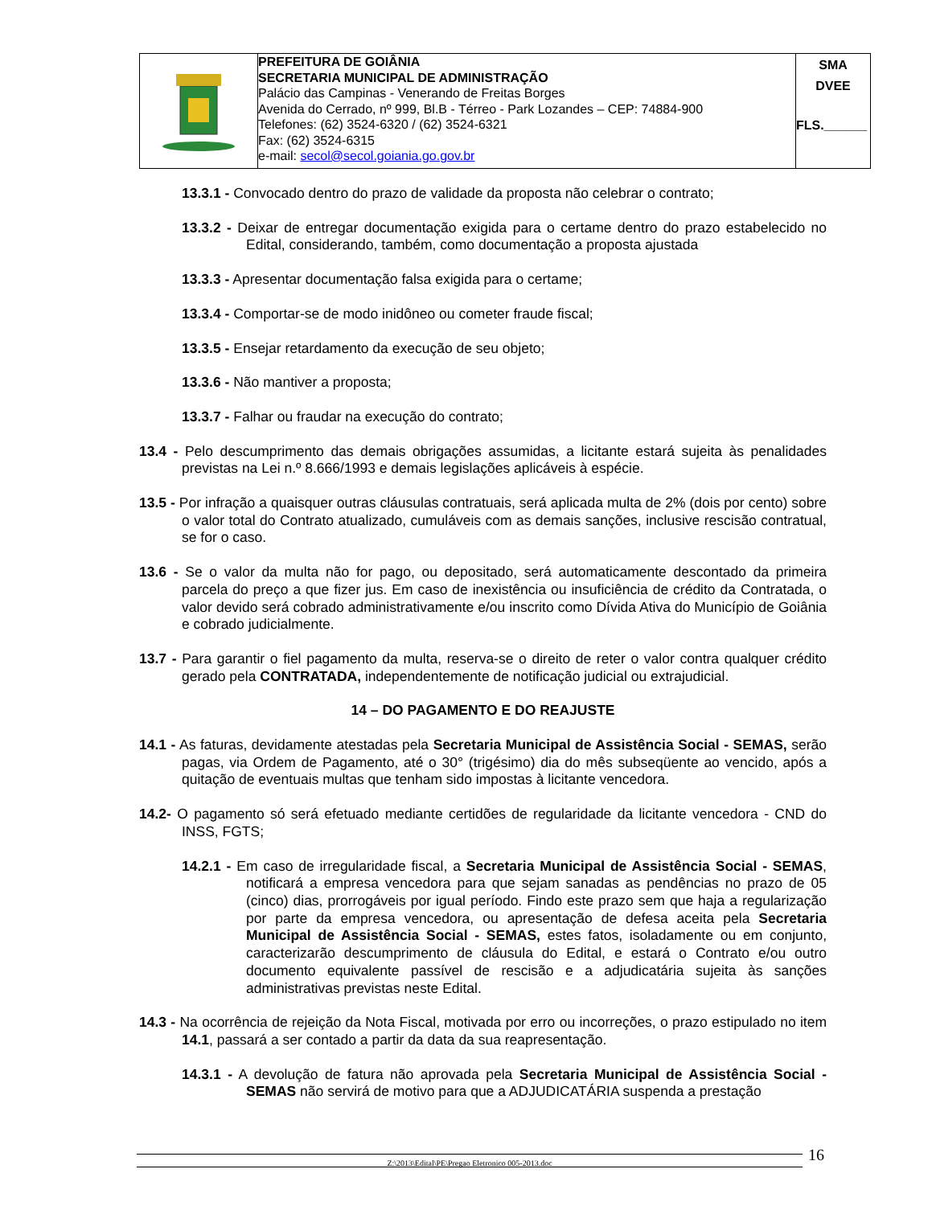| | PREFEITURA DE GOIÂNIA SECRETARIA MUNICIPAL DE ADMINISTRAÇÃO Palácio das Campinas - Venerando de Freitas Borges Avenida do Cerrado, nº 999, Bl.B - Térreo - Park Lozandes – CEP: 74884-900 Telefones: (62) 3524-6320 / (62) 3524-6321 Fax: (62) 3524-6315 e-mail: secol@secol.goiania.go.gov.br | SMA DVEE FLS.______ |
13.3.1 - Convocado dentro do prazo de validade da proposta não celebrar o contrato;
13.3.2 - Deixar de entregar documentação exigida para o certame dentro do prazo estabelecido no Edital, considerando, também, como documentação a proposta ajustada
13.3.3 - Apresentar documentação falsa exigida para o certame;
13.3.4 - Comportar-se de modo inidôneo ou cometer fraude fiscal;
13.3.5 - Ensejar retardamento da execução de seu objeto;
13.3.6 - Não mantiver a proposta;
13.3.7 - Falhar ou fraudar na execução do contrato;
13.4 - Pelo descumprimento das demais obrigações assumidas, a licitante estará sujeita às penalidades previstas na Lei n.º 8.666/1993 e demais legislações aplicáveis à espécie.
13.5 - Por infração a quaisquer outras cláusulas contratuais, será aplicada multa de 2% (dois por cento) sobre o valor total do Contrato atualizado, cumuláveis com as demais sanções, inclusive rescisão contratual, se for o caso.
13.6 - Se o valor da multa não for pago, ou depositado, será automaticamente descontado da primeira parcela do preço a que fizer jus. Em caso de inexistência ou insuficiência de crédito da Contratada, o valor devido será cobrado administrativamente e/ou inscrito como Dívida Ativa do Município de Goiânia e cobrado judicialmente.
13.7 - Para garantir o fiel pagamento da multa, reserva-se o direito de reter o valor contra qualquer crédito gerado pela CONTRATADA, independentemente de notificação judicial ou extrajudicial.
14 – DO PAGAMENTO E DO REAJUSTE
14.1 - As faturas, devidamente atestadas pela Secretaria Municipal de Assistência Social - SEMAS, serão pagas, via Ordem de Pagamento, até o 30° (trigésimo) dia do mês subseqüente ao vencido, após a quitação de eventuais multas que tenham sido impostas à licitante vencedora.
14.2- O pagamento só será efetuado mediante certidões de regularidade da licitante vencedora - CND do INSS, FGTS;
14.2.1 - Em caso de irregularidade fiscal, a Secretaria Municipal de Assistência Social - SEMAS, notificará a empresa vencedora para que sejam sanadas as pendências no prazo de 05 (cinco) dias, prorrogáveis por igual período. Findo este prazo sem que haja a regularização por parte da empresa vencedora, ou apresentação de defesa aceita pela Secretaria Municipal de Assistência Social - SEMAS, estes fatos, isoladamente ou em conjunto, caracterizarão descumprimento de cláusula do Edital, e estará o Contrato e/ou outro documento equivalente passível de rescisão e a adjudicatária sujeita às sanções administrativas previstas neste Edital.
14.3 - Na ocorrência de rejeição da Nota Fiscal, motivada por erro ou incorreções, o prazo estipulado no item 14.1, passará a ser contado a partir da data da sua reapresentação.
14.3.1 - A devolução de fatura não aprovada pela Secretaria Municipal de Assistência Social - SEMAS não servirá de motivo para que a ADJUDICATÁRIA suspenda a prestação
Z:\2013\Edital\PE\Pregao Eletronico 005-2013.doc 16